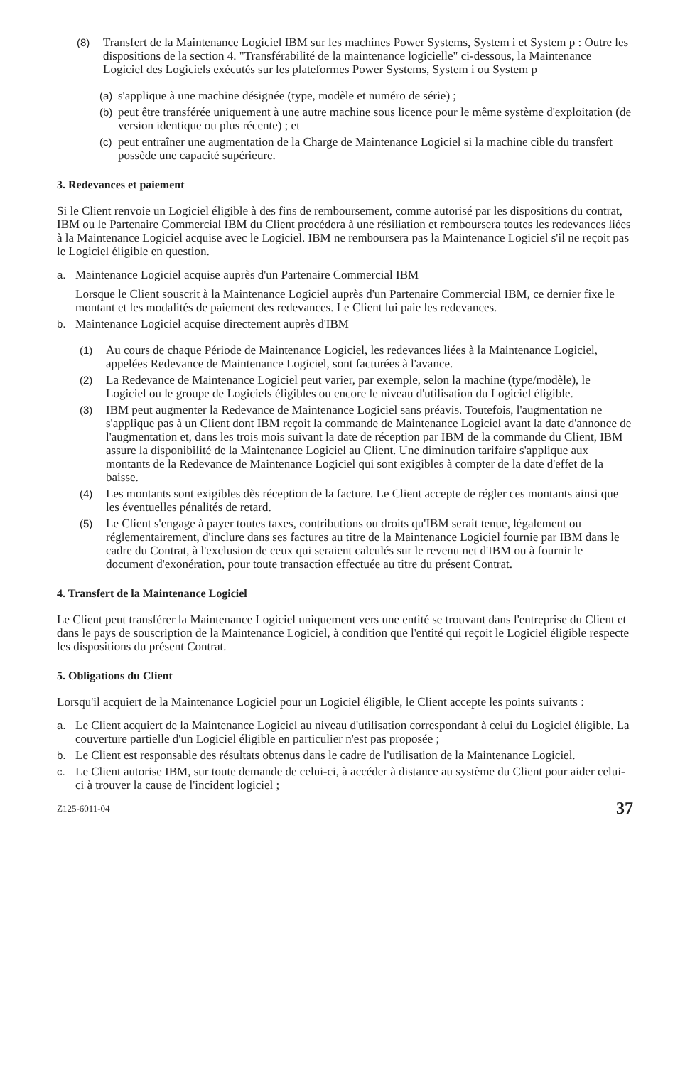(8) Transfert de la Maintenance Logiciel IBM sur les machines Power Systems, System i et System p : Outre les dispositions de la section 4. "Transférabilité de la maintenance logicielle" ci-dessous, la Maintenance Logiciel des Logiciels exécutés sur les plateformes Power Systems, System i ou System p
(a)
s'applique à une machine désignée (type, modèle et numéro de série) ;
(b)
peut être transférée uniquement à une autre machine sous licence pour le même système d'exploitation (de version identique ou plus récente) ; et
(c)
peut entraîner une augmentation de la Charge de Maintenance Logiciel si la machine cible du transfert possède une capacité supérieure.
3. Redevances et paiement
Si le Client renvoie un Logiciel éligible à des fins de remboursement, comme autorisé par les dispositions du contrat, IBM ou le Partenaire Commercial IBM du Client procédera à une résiliation et remboursera toutes les redevances liées à la Maintenance Logiciel acquise avec le Logiciel. IBM ne remboursera pas la Maintenance Logiciel s'il ne reçoit pas le Logiciel éligible en question.
a. Maintenance Logiciel acquise auprès d'un Partenaire Commercial IBM
Lorsque le Client souscrit à la Maintenance Logiciel auprès d'un Partenaire Commercial IBM, ce dernier fixe le montant et les modalités de paiement des redevances. Le Client lui paie les redevances.
b. Maintenance Logiciel acquise directement auprès d'IBM
(1) Au cours de chaque Période de Maintenance Logiciel, les redevances liées à la Maintenance Logiciel, appelées Redevance de Maintenance Logiciel, sont facturées à l'avance.
(2) La Redevance de Maintenance Logiciel peut varier, par exemple, selon la machine (type/modèle), le Logiciel ou le groupe de Logiciels éligibles ou encore le niveau d'utilisation du Logiciel éligible.
(3) IBM peut augmenter la Redevance de Maintenance Logiciel sans préavis. Toutefois, l'augmentation ne s'applique pas à un Client dont IBM reçoit la commande de Maintenance Logiciel avant la date d'annonce de l'augmentation et, dans les trois mois suivant la date de réception par IBM de la commande du Client, IBM assure la disponibilité de la Maintenance Logiciel au Client. Une diminution tarifaire s'applique aux montants de la Redevance de Maintenance Logiciel qui sont exigibles à compter de la date d'effet de la baisse.
(4) Les montants sont exigibles dès réception de la facture. Le Client accepte de régler ces montants ainsi que les éventuelles pénalités de retard.
(5) Le Client s'engage à payer toutes taxes, contributions ou droits qu'IBM serait tenue, légalement ou réglementairement, d'inclure dans ses factures au titre de la Maintenance Logiciel fournie par IBM dans le cadre du Contrat, à l'exclusion de ceux qui seraient calculés sur le revenu net d'IBM ou à fournir le document d'exonération, pour toute transaction effectuée au titre du présent Contrat.
4. Transfert de la Maintenance Logiciel
Le Client peut transférer la Maintenance Logiciel uniquement vers une entité se trouvant dans l'entreprise du Client et dans le pays de souscription de la Maintenance Logiciel, à condition que l'entité qui reçoit le Logiciel éligible respecte les dispositions du présent Contrat.
5. Obligations du Client
Lorsqu'il acquiert de la Maintenance Logiciel pour un Logiciel éligible, le Client accepte les points suivants :
a. Le Client acquiert de la Maintenance Logiciel au niveau d'utilisation correspondant à celui du Logiciel éligible. La couverture partielle d'un Logiciel éligible en particulier n'est pas proposée ;
b. Le Client est responsable des résultats obtenus dans le cadre de l'utilisation de la Maintenance Logiciel.
c. Le Client autorise IBM, sur toute demande de celui-ci, à accéder à distance au système du Client pour aider celui-ci à trouver la cause de l'incident logiciel ;
Z125-6011-04 37